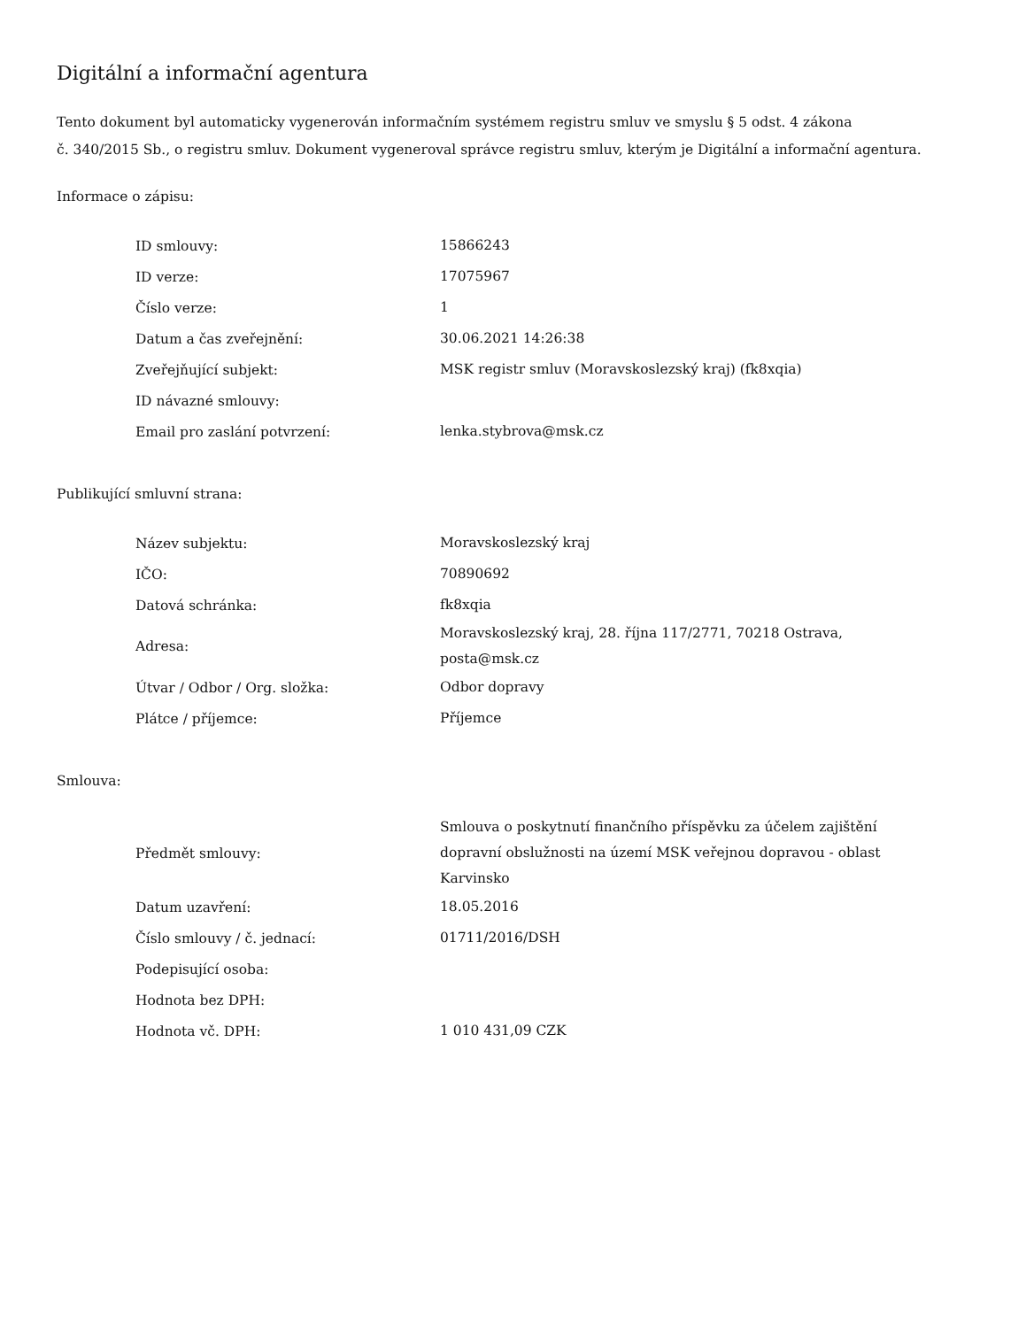Digitální a informační agentura
Tento dokument byl automaticky vygenerován informačním systémem registru smluv ve smyslu § 5 odst. 4 zákona
č. 340/2015 Sb., o registru smluv. Dokument vygeneroval správce registru smluv, kterým je Digitální a informační agentura.
Informace o zápisu:
| ID smlouvy: | 15866243 |
| ID verze: | 17075967 |
| Číslo verze: | 1 |
| Datum a čas zveřejnění: | 30.06.2021 14:26:38 |
| Zveřejňující subjekt: | MSK registr smluv (Moravskoslezský kraj) (fk8xqia) |
| ID návazné smlouvy: | |
| Email pro zaslání potvrzení: | lenka.stybrova@msk.cz |
Publikující smluvní strana:
| Název subjektu: | Moravskoslezský kraj |
| IČO: | 70890692 |
| Datová schránka: | fk8xqia |
| Adresa: | Moravskoslezský kraj, 28. října 117/2771, 70218 Ostrava, posta@msk.cz |
| Útvar / Odbor / Org. složka: | Odbor dopravy |
| Plátce / příjemce: | Příjemce |
Smlouva:
| Předmět smlouvy: | Smlouva o poskytnutí finančního příspěvku za účelem zajištění dopravní obslužnosti na území MSK veřejnou dopravou - oblast Karvinsko |
| Datum uzavření: | 18.05.2016 |
| Číslo smlouvy / č. jednací: | 01711/2016/DSH |
| Podepisující osoba: | |
| Hodnota bez DPH: | |
| Hodnota vč. DPH: | 1 010 431,09 CZK |